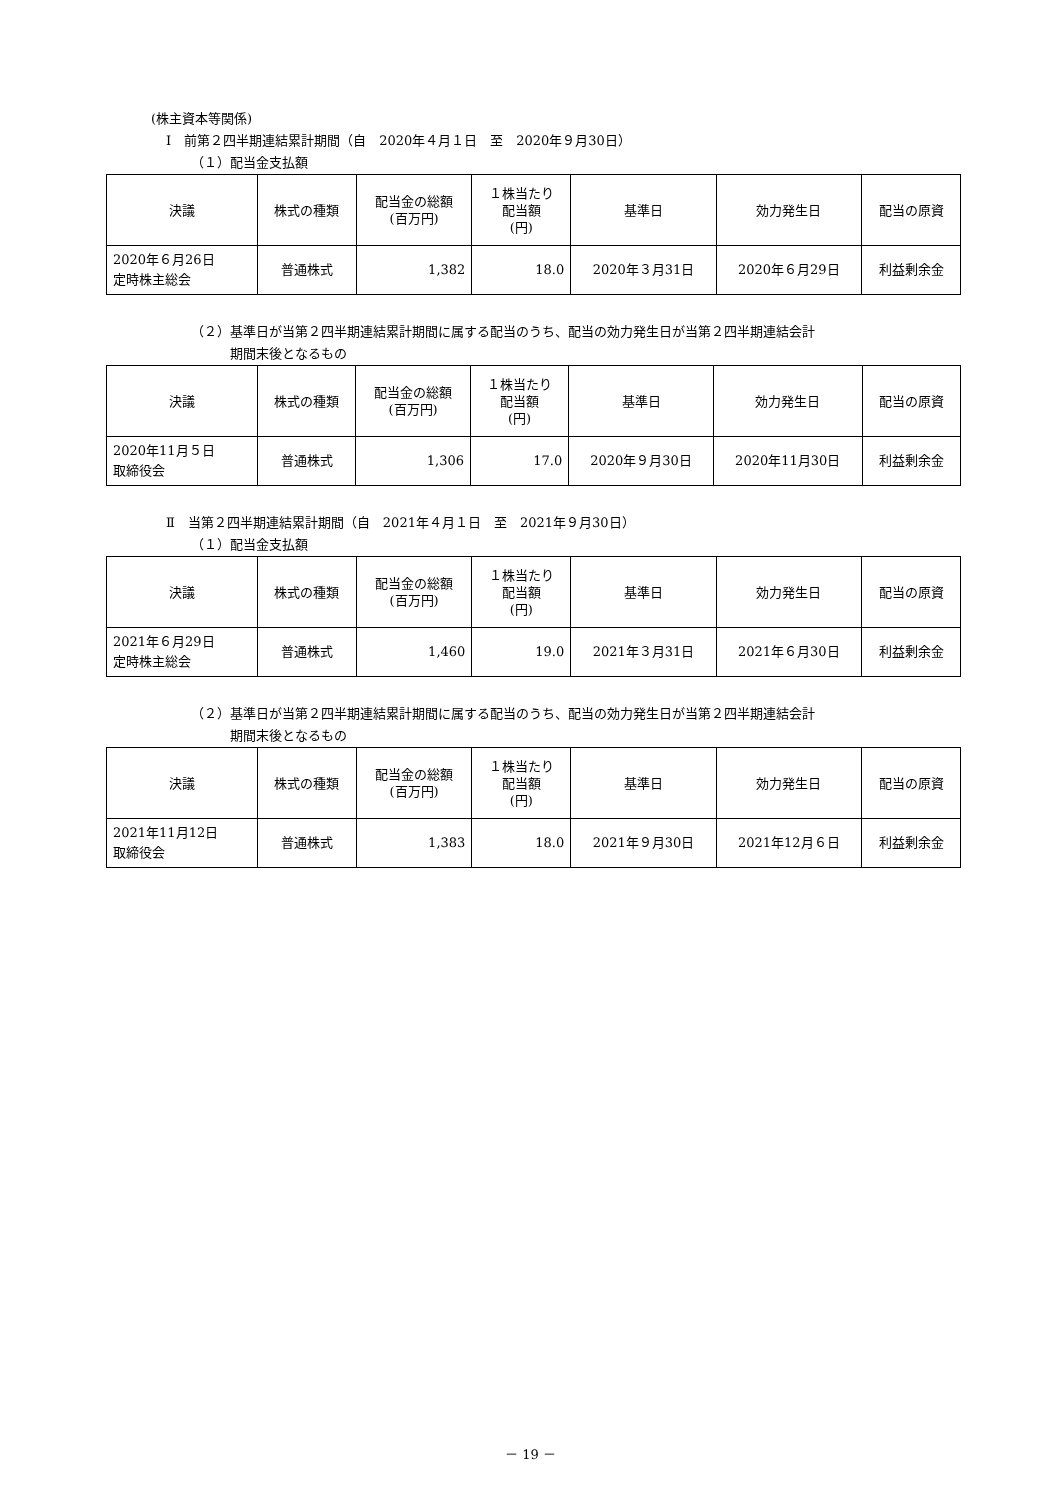(株主資本等関係)
Ⅰ　前第２四半期連結累計期間（自　2020年４月１日　至　2020年９月30日）
（１）配当金支払額
| 決議 | 株式の種類 | 配当金の総額 (百万円) | １株当たり 配当額 (円) | 基準日 | 効力発生日 | 配当の原資 |
| --- | --- | --- | --- | --- | --- | --- |
| 2020年６月26日 定時株主総会 | 普通株式 | 1,382 | 18.0 | 2020年３月31日 | 2020年６月29日 | 利益剰余金 |
（２）基準日が当第２四半期連結累計期間に属する配当のうち、配当の効力発生日が当第２四半期連結会計
　　　期間末後となるもの
| 決議 | 株式の種類 | 配当金の総額 (百万円) | １株当たり 配当額 (円) | 基準日 | 効力発生日 | 配当の原資 |
| --- | --- | --- | --- | --- | --- | --- |
| 2020年11月５日 取締役会 | 普通株式 | 1,306 | 17.0 | 2020年９月30日 | 2020年11月30日 | 利益剰余金 |
Ⅱ　当第２四半期連結累計期間（自　2021年４月１日　至　2021年９月30日）
（１）配当金支払額
| 決議 | 株式の種類 | 配当金の総額 (百万円) | １株当たり 配当額 (円) | 基準日 | 効力発生日 | 配当の原資 |
| --- | --- | --- | --- | --- | --- | --- |
| 2021年６月29日 定時株主総会 | 普通株式 | 1,460 | 19.0 | 2021年３月31日 | 2021年６月30日 | 利益剰余金 |
（２）基準日が当第２四半期連結累計期間に属する配当のうち、配当の効力発生日が当第２四半期連結会計
　　　期間末後となるもの
| 決議 | 株式の種類 | 配当金の総額 (百万円) | １株当たり 配当額 (円) | 基準日 | 効力発生日 | 配当の原資 |
| --- | --- | --- | --- | --- | --- | --- |
| 2021年11月12日 取締役会 | 普通株式 | 1,383 | 18.0 | 2021年９月30日 | 2021年12月６日 | 利益剰余金 |
－ 19 －